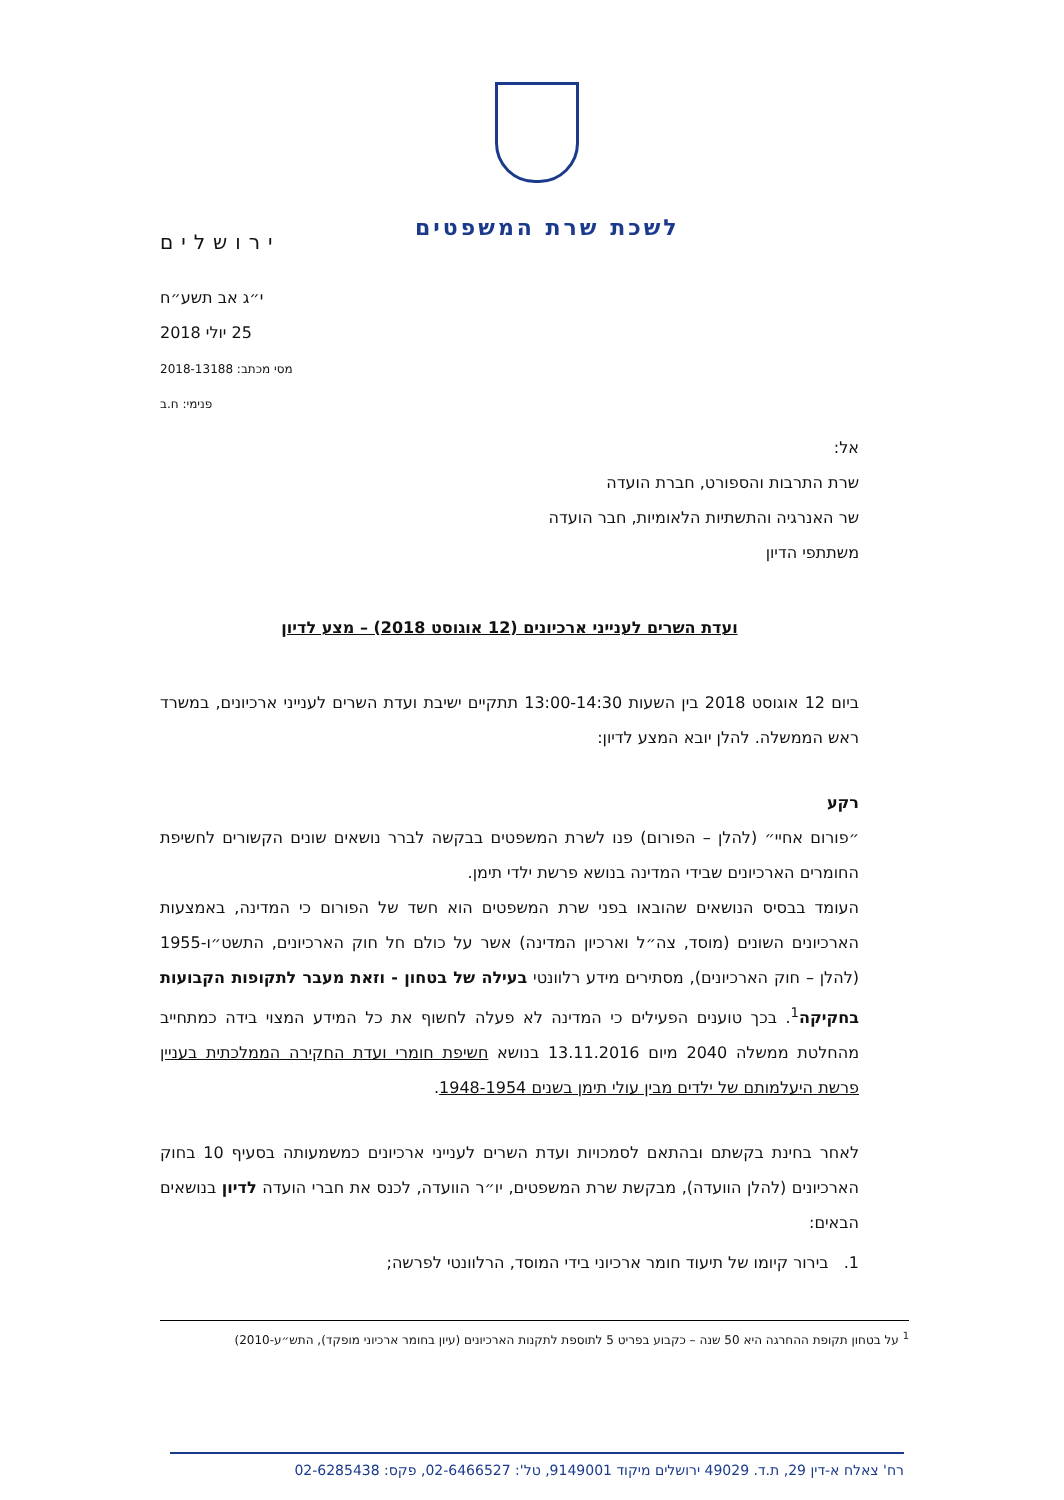לשכת שרת המשפטים
ירושלים
י״ג אב תשע״ח
25 יולי 2018
מסי מכתב: 2018-13188
פנימי: ח.ב
אל:
שרת התרבות והספורט, חברת הועדה
שר האנרגיה והתשתיות הלאומיות, חבר הועדה
משתתפי הדיון
ועדת השרים לענייני ארכיונים (12 אוגוסט 2018) – מצע לדיון
ביום 12 אוגוסט 2018 בין השעות 13:00-14:30 תתקיים ישיבת ועדת השרים לענייני ארכיונים, במשרד ראש הממשלה. להלן יובא המצע לדיון:
רקע
״פורום אחיי״ (להלן – הפורום) פנו לשרת המשפטים בבקשה לברר נושאים שונים הקשורים לחשיפת החומרים הארכיונים שבידי המדינה בנושא פרשת ילדי תימן.
העומד בבסיס הנושאים שהובאו בפני שרת המשפטים הוא חשד של הפורום כי המדינה, באמצעות הארכיונים השונים (מוסד, צה״ל וארכיון המדינה) אשר על כולם חל חוק הארכיונים, התשט״ו-1955 (להלן – חוק הארכיונים), מסתירים מידע רלוונטי בעילה של בטחון - וזאת מעבר לתקופות הקבועות בחקיקה<sup>1</sup>. בכך טוענים הפעילים כי המדינה לא פעלה לחשוף את כל המידע המצוי בידה כמתחייב מהחלטת ממשלה 2040 מיום 13.11.2016 בנושא חשיפת חומרי ועדת החקירה הממלכתית בעניין פרשת היעלמותם של ילדים מבין עולי תימן בשנים 1948-1954.
לאחר בחינת בקשתם ובהתאם לסמכויות ועדת השרים לענייני ארכיונים כמשמעותה בסעיף 10 בחוק הארכיונים (להלן הוועדה), מבקשת שרת המשפטים, יו״ר הוועדה, לכנס את חברי הועדה לדיון בנושאים הבאים:
1. בירור קיומו של תיעוד חומר ארכיוני בידי המוסד, הרלוונטי לפרשה;
<sup>1</sup> על בטחון תקופת ההחרגה היא 50 שנה – כקבוע בפריט 5 לתוספת לתקנות הארכיונים (עיון בחומר ארכיוני מופקד), התש״ע-2010)
רח' צאלח א-דין 29, ת.ד. 49029 ירושלים מיקוד 9149001, טל': 02-6466527, פקס: 02-6285438